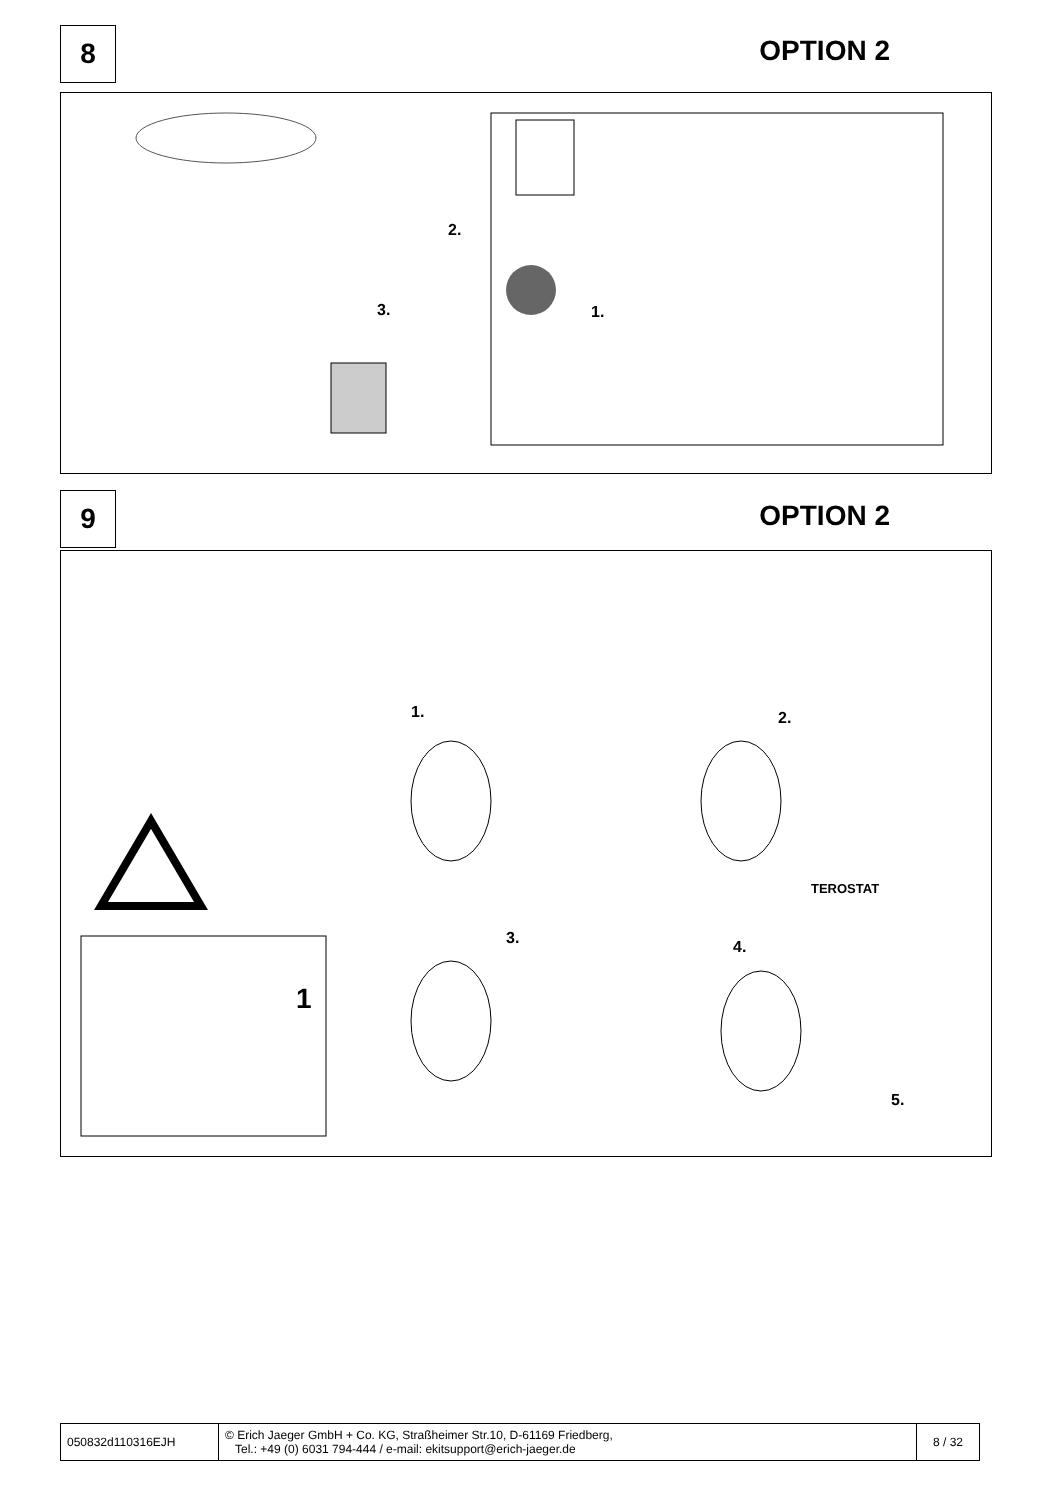8 OPTION 2
2.
3. 1.
9 OPTION 2
1. 2.
3. 4.
5.
1
TEROSTAT
| 050832d110316EJH | © Erich Jaeger GmbH + Co. KG, Straßheimer Str.10, D-61169 Friedberg, Tel.: +49 (0) 6031 794-444 / e-mail: ekitsupport@erich-jaeger.de | 8 / 32 |